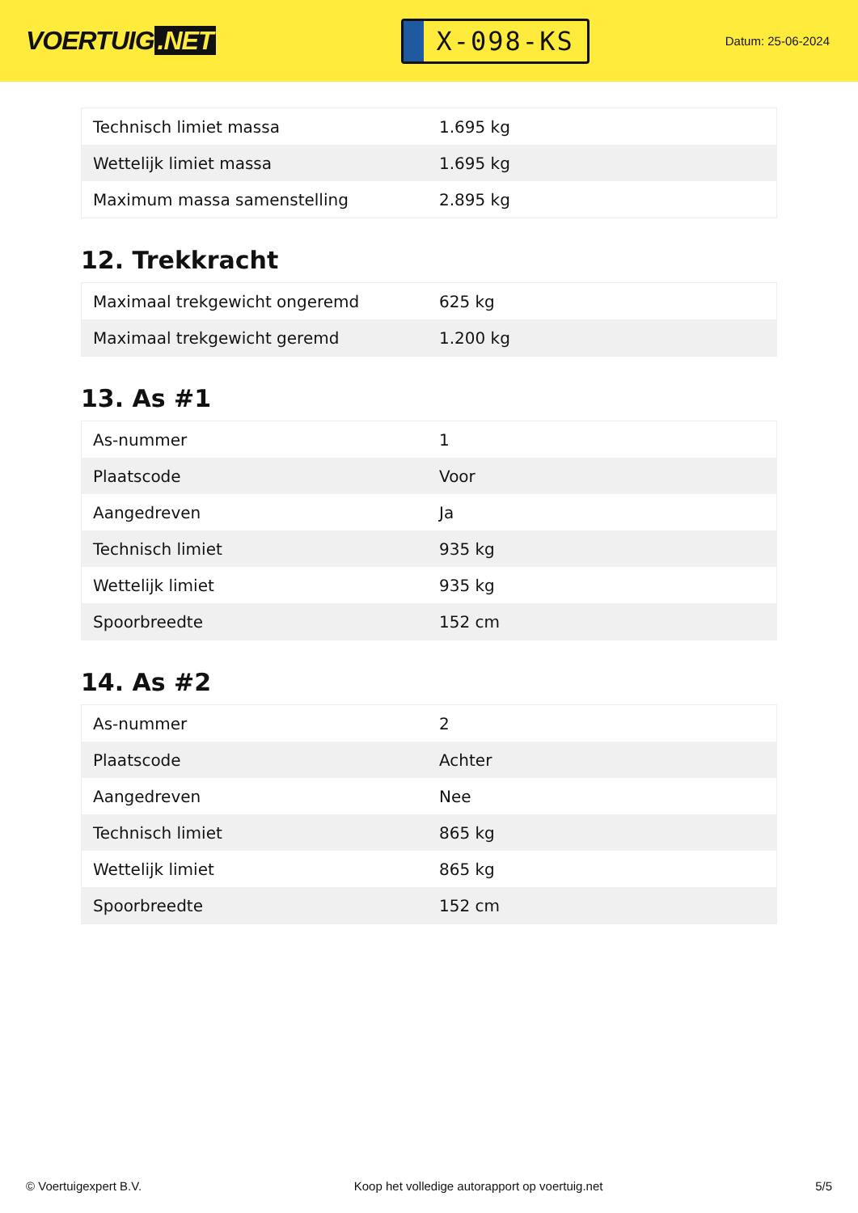VOERTUIG.NET
X-098-KS
Datum: 25-06-2024
| Technisch limiet massa | 1.695 kg |
| Wettelijk limiet massa | 1.695 kg |
| Maximum massa samenstelling | 2.895 kg |
12. Trekkracht
| Maximaal trekgewicht ongeremd | 625 kg |
| Maximaal trekgewicht geremd | 1.200 kg |
13. As #1
| As-nummer | 1 |
| Plaatscode | Voor |
| Aangedreven | Ja |
| Technisch limiet | 935 kg |
| Wettelijk limiet | 935 kg |
| Spoorbreedte | 152 cm |
14. As #2
| As-nummer | 2 |
| Plaatscode | Achter |
| Aangedreven | Nee |
| Technisch limiet | 865 kg |
| Wettelijk limiet | 865 kg |
| Spoorbreedte | 152 cm |
© Voertuigexpert B.V. Koop het volledige autorapport op voertuig.net 5/5